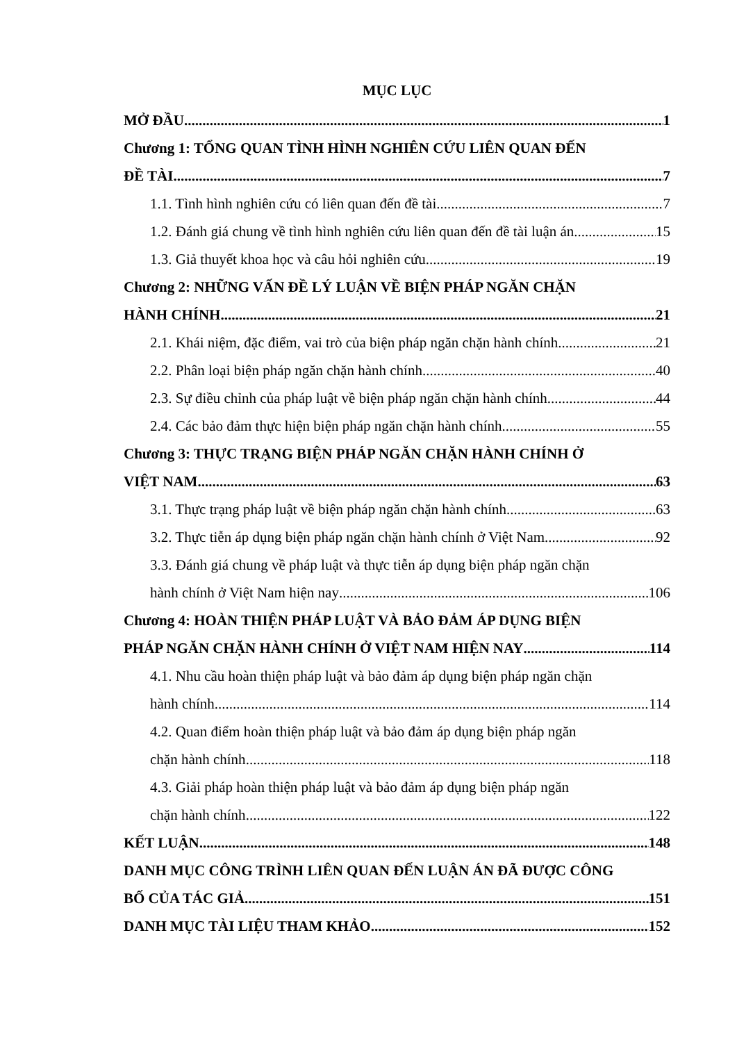MỤC LỤC
MỞ ĐẦU 1
Chương 1: TỔNG QUAN TÌNH HÌNH NGHIÊN CỨU LIÊN QUAN ĐẾN
ĐỀ TÀI 7
1.1. Tình hình nghiên cứu có liên quan đến đề tài 7
1.2. Đánh giá chung về tình hình nghiên cứu liên quan đến đề tài luận án 15
1.3. Giả thuyết khoa học và câu hỏi nghiên cứu 19
Chương 2: NHỮNG VẤN ĐỀ LÝ LUẬN VỀ BIỆN PHÁP NGĂN CHẶN
HÀNH CHÍNH 21
2.1. Khái niệm, đặc điểm, vai trò của biện pháp ngăn chặn hành chính 21
2.2. Phân loại biện pháp ngăn chặn hành chính 40
2.3. Sự điều chỉnh của pháp luật về biện pháp ngăn chặn hành chính 44
2.4. Các bảo đảm thực hiện biện pháp ngăn chặn hành chính 55
Chương 3: THỰC TRẠNG BIỆN PHÁP NGĂN CHẶN HÀNH CHÍNH Ở
VIỆT NAM 63
3.1. Thực trạng pháp luật về biện pháp ngăn chặn hành chính 63
3.2. Thực tiễn áp dụng biện pháp ngăn chặn hành chính ở Việt Nam 92
3.3. Đánh giá chung về pháp luật và thực tiễn áp dụng biện pháp ngăn chặn
hành chính ở Việt Nam hiện nay 106
Chương 4: HOÀN THIỆN PHÁP LUẬT VÀ BẢO ĐẢM ÁP DỤNG BIỆN
PHÁP NGĂN CHẶN HÀNH CHÍNH Ở VIỆT NAM HIỆN NAY 114
4.1. Nhu cầu hoàn thiện pháp luật và bảo đảm áp dụng biện pháp ngăn chặn
hành chính 114
4.2. Quan điểm hoàn thiện pháp luật và bảo đảm áp dụng biện pháp ngăn
chặn hành chính 118
4.3. Giải pháp hoàn thiện pháp luật và bảo đảm áp dụng biện pháp ngăn
chặn hành chính 122
KẾT LUẬN 148
DANH MỤC CÔNG TRÌNH LIÊN QUAN ĐẾN LUẬN ÁN ĐÃ ĐƯỢC CÔNG
BỐ CỦA TÁC GIẢ 151
DANH MỤC TÀI LIỆU THAM KHẢO 152